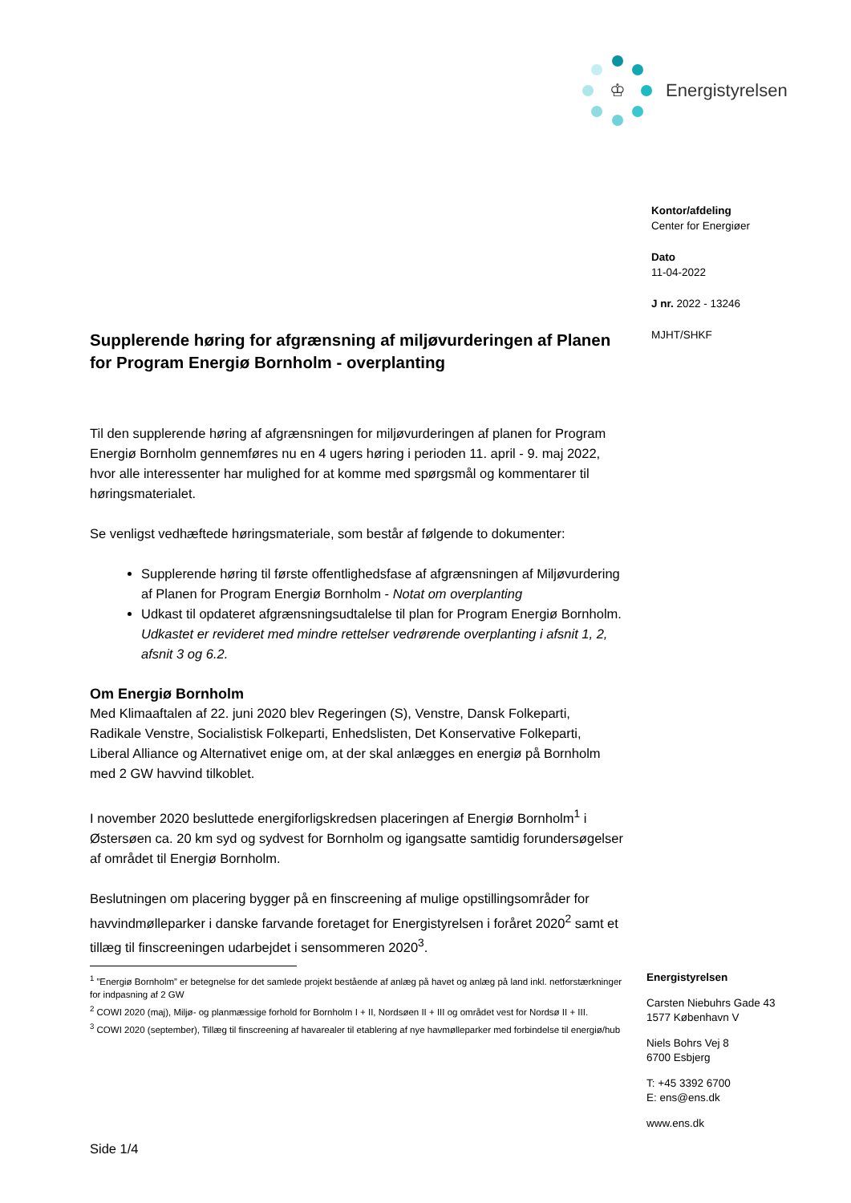♔
Energistyrelsen
Kontor/afdeling
Center for Energiøer
Dato
11-04-2022
J nr. 2022 - 13246
MJHT/SHKF
Supplerende høring for afgrænsning af miljøvurderingen af Planen for Program Energiø Bornholm - overplanting
Til den supplerende høring af afgrænsningen for miljøvurderingen af planen for Program Energiø Bornholm gennemføres nu en 4 ugers høring i perioden 11. april - 9. maj 2022, hvor alle interessenter har mulighed for at komme med spørgsmål og kommentarer til høringsmaterialet.
Se venligst vedhæftede høringsmateriale, som består af følgende to dokumenter:
Supplerende høring til første offentlighedsfase af afgrænsningen af Miljøvurdering af Planen for Program Energiø Bornholm - Notat om overplanting
Udkast til opdateret afgrænsningsudtalelse til plan for Program Energiø Bornholm.
Udkastet er revideret med mindre rettelser vedrørende overplanting i afsnit 1, 2, afsnit 3 og 6.2.
Om Energiø Bornholm
Med Klimaaftalen af 22. juni 2020 blev Regeringen (S), Venstre, Dansk Folkeparti, Radikale Venstre, Socialistisk Folkeparti, Enhedslisten, Det Konservative Folkeparti, Liberal Alliance og Alternativet enige om, at der skal anlægges en energiø på Bornholm med 2 GW havvind tilkoblet.
I november 2020 besluttede energiforligskredsen placeringen af Energiø Bornholm<sup>1</sup> i Østersøen ca. 20 km syd og sydvest for Bornholm og igangsatte samtidig forundersøgelser af området til Energiø Bornholm.
Beslutningen om placering bygger på en finscreening af mulige opstillingsområder for havvindmølleparker i danske farvande foretaget for Energistyrelsen i foråret 2020<sup>2</sup> samt et tillæg til finscreeningen udarbejdet i sensommeren 2020<sup>3</sup>.
<sup>1</sup> ”Energiø Bornholm” er betegnelse for det samlede projekt bestående af anlæg på havet og anlæg på land inkl. netforstærkninger for indpasning af 2 GW
<sup>2</sup> COWI 2020 (maj), Miljø- og planmæssige forhold for Bornholm I + II, Nordsøen II + III og området vest for Nordsø II + III.
<sup>3</sup> COWI 2020 (september), Tillæg til finscreening af havarealer til etablering af nye havmølleparker med forbindelse til energiø/hub
Energistyrelsen
Carsten Niebuhrs Gade 43
1577 København V
Niels Bohrs Vej 8
6700 Esbjerg
T: +45 3392 6700
E: ens@ens.dk
www.ens.dk
Side 1/4